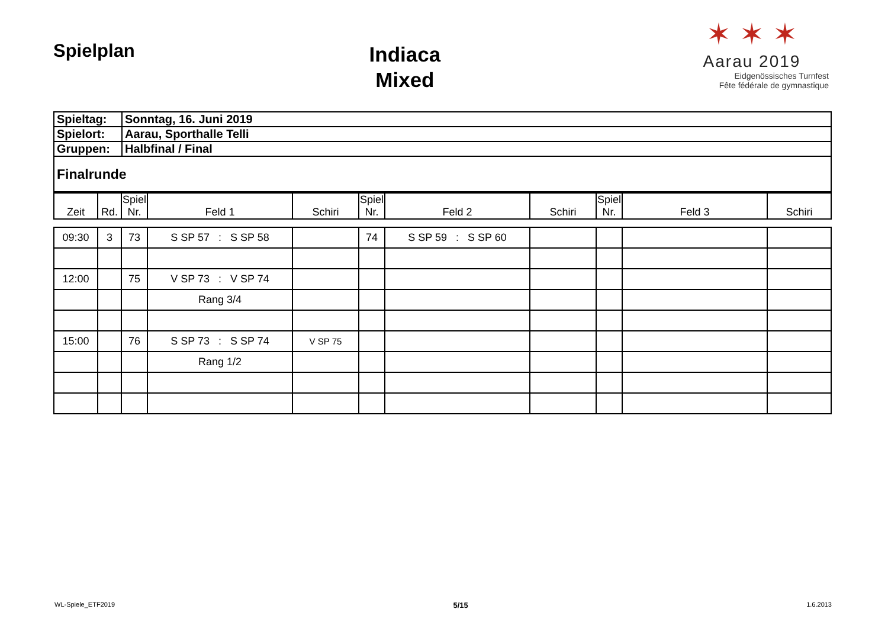Spielplan
Indiaca
Mixed
✶ ✶ ✶
Aarau 2019
Eidgenössisches Turnfest
Fête fédérale de gymnastique
| Spieltag: | Sonntag, 16. Juni 2019 |
| Spielort: | Aarau, Sporthalle Telli |
| Gruppen: | Halbfinal / Final |
| Finalrunde | |
| Zeit | Rd. | Spiel Nr. | Feld 1 | Schiri | Spiel Nr. | Feld 2 | Schiri | Spiel Nr. | Feld 3 | Schiri |
| --- | --- | --- | --- | --- | --- | --- | --- | --- | --- | --- |
| 09:30 | 3 | 73 | S SP 57 : S SP 58 | | 74 | S SP 59 : S SP 60 | | | | |
| 12:00 | | 75 | V SP 73 : V SP 74 | | | | | | | |
| | | | Rang 3/4 | | | | | | | |
| 15:00 | | 76 | S SP 73 : S SP 74 | V SP 75 | | | | | | |
| | | | Rang 1/2 | | | | | | | |
WL-Spiele_ETF2019 5/15 1.6.2013